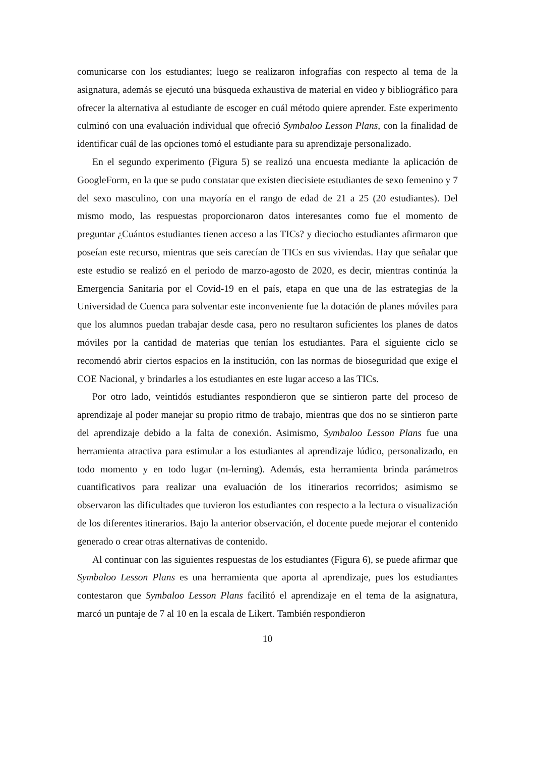comunicarse con los estudiantes; luego se realizaron infografías con respecto al tema de la asignatura, además se ejecutó una búsqueda exhaustiva de material en video y bibliográfico para ofrecer la alternativa al estudiante de escoger en cuál método quiere aprender. Este experimento culminó con una evaluación individual que ofreció Symbaloo Lesson Plans, con la finalidad de identificar cuál de las opciones tomó el estudiante para su aprendizaje personalizado.
En el segundo experimento (Figura 5) se realizó una encuesta mediante la aplicación de GoogleForm, en la que se pudo constatar que existen diecisiete estudiantes de sexo femenino y 7 del sexo masculino, con una mayoría en el rango de edad de 21 a 25 (20 estudiantes). Del mismo modo, las respuestas proporcionaron datos interesantes como fue el momento de preguntar ¿Cuántos estudiantes tienen acceso a las TICs? y dieciocho estudiantes afirmaron que poseían este recurso, mientras que seis carecían de TICs en sus viviendas. Hay que señalar que este estudio se realizó en el periodo de marzo-agosto de 2020, es decir, mientras continúa la Emergencia Sanitaria por el Covid-19 en el país, etapa en que una de las estrategias de la Universidad de Cuenca para solventar este inconveniente fue la dotación de planes móviles para que los alumnos puedan trabajar desde casa, pero no resultaron suficientes los planes de datos móviles por la cantidad de materias que tenían los estudiantes. Para el siguiente ciclo se recomendó abrir ciertos espacios en la institución, con las normas de bioseguridad que exige el COE Nacional, y brindarles a los estudiantes en este lugar acceso a las TICs.
Por otro lado, veintidós estudiantes respondieron que se sintieron parte del proceso de aprendizaje al poder manejar su propio ritmo de trabajo, mientras que dos no se sintieron parte del aprendizaje debido a la falta de conexión. Asimismo, Symbaloo Lesson Plans fue una herramienta atractiva para estimular a los estudiantes al aprendizaje lúdico, personalizado, en todo momento y en todo lugar (m-lerning). Además, esta herramienta brinda parámetros cuantificativos para realizar una evaluación de los itinerarios recorridos; asimismo se observaron las dificultades que tuvieron los estudiantes con respecto a la lectura o visualización de los diferentes itinerarios. Bajo la anterior observación, el docente puede mejorar el contenido generado o crear otras alternativas de contenido.
Al continuar con las siguientes respuestas de los estudiantes (Figura 6), se puede afirmar que Symbaloo Lesson Plans es una herramienta que aporta al aprendizaje, pues los estudiantes contestaron que Symbaloo Lesson Plans facilitó el aprendizaje en el tema de la asignatura, marcó un puntaje de 7 al 10 en la escala de Likert. También respondieron
10